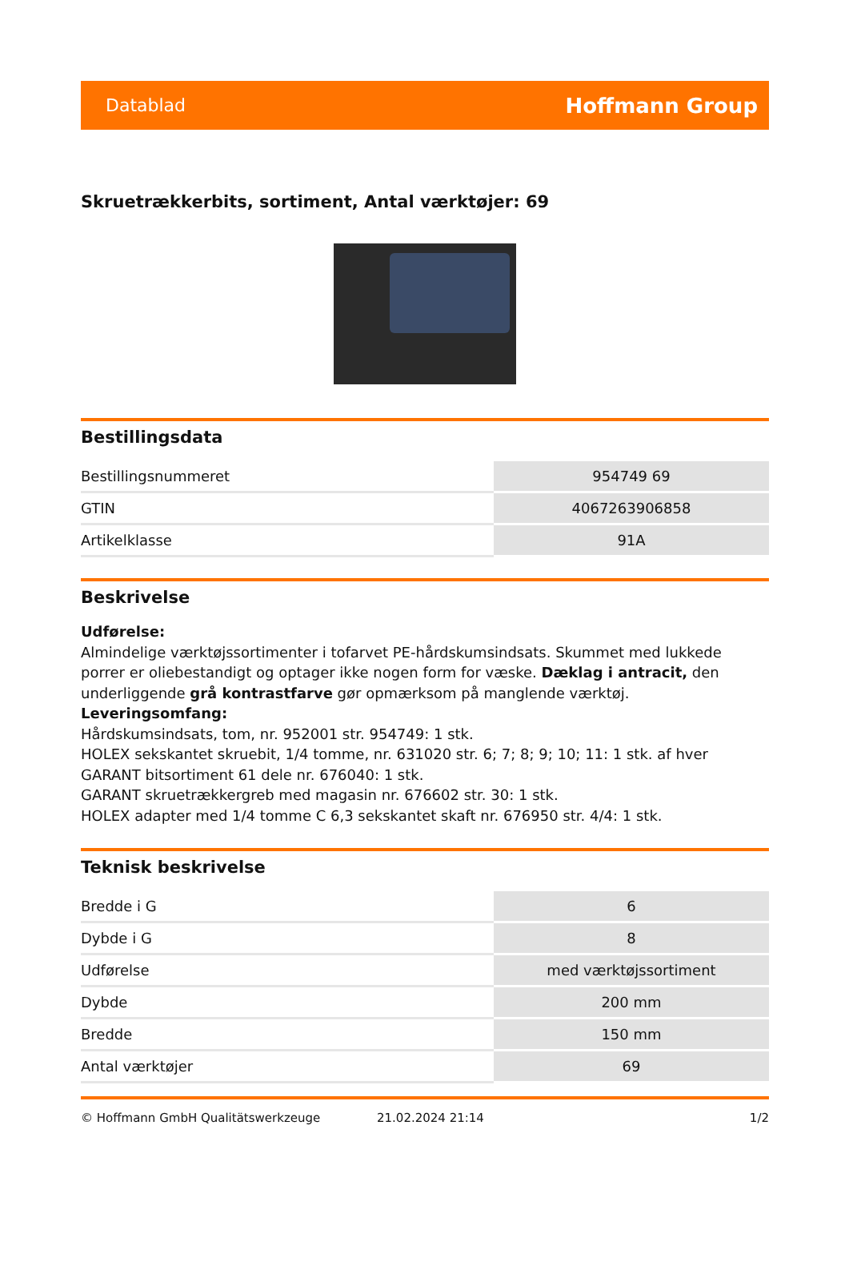Datablad Hoffmann Group
Skruetrækkerbits, sortiment, Antal værktøjer: 69
Bestillingsdata
| Bestillingsnummeret | 954749 69 |
| GTIN | 4067263906858 |
| Artikelklasse | 91A |
Beskrivelse
Udførelse:
Almindelige værktøjssortimenter i tofarvet PE-hårdskumsindsats. Skummet med lukkede porrer er oliebestandigt og optager ikke nogen form for væske. Dæklag i antracit, den underliggende grå kontrastfarve gør opmærksom på manglende værktøj.
Leveringsomfang:
Hårdskumsindsats, tom, nr. 952001 str. 954749: 1 stk.
HOLEX sekskantet skruebit, 1/4 tomme, nr. 631020 str. 6; 7; 8; 9; 10; 11: 1 stk. af hver
GARANT bitsortiment 61 dele nr. 676040: 1 stk.
GARANT skruetrækkergreb med magasin nr. 676602 str. 30: 1 stk.
HOLEX adapter med 1/4 tomme C 6,3 sekskantet skaft nr. 676950 str. 4/4: 1 stk.
Teknisk beskrivelse
| Bredde i G | 6 |
| Dybde i G | 8 |
| Udførelse | med værktøjssortiment |
| Dybde | 200 mm |
| Bredde | 150 mm |
| Antal værktøjer | 69 |
© Hoffmann GmbH Qualitätswerkzeuge 21.02.2024 21:14 1/2